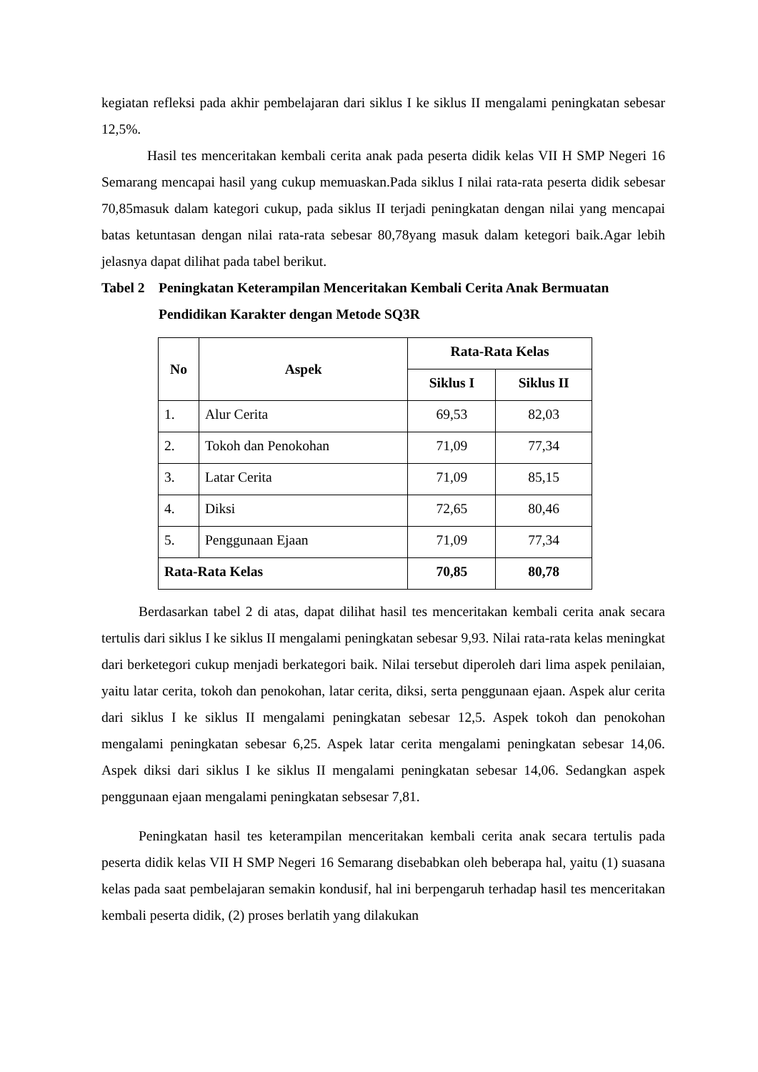kegiatan refleksi pada akhir pembelajaran dari siklus I ke siklus II mengalami peningkatan sebesar 12,5%.
Hasil tes menceritakan kembali cerita anak pada peserta didik kelas VII H SMP Negeri 16 Semarang mencapai hasil yang cukup memuaskan.Pada siklus I nilai rata-rata peserta didik sebesar 70,85masuk dalam kategori cukup, pada siklus II terjadi peningkatan dengan nilai yang mencapai batas ketuntasan dengan nilai rata-rata sebesar 80,78yang masuk dalam ketegori baik.Agar lebih jelasnya dapat dilihat pada tabel berikut.
Tabel 2 Peningkatan Keterampilan Menceritakan Kembali Cerita Anak Bermuatan Pendidikan Karakter dengan Metode SQ3R
| No | Aspek | Rata-Rata Kelas | |
| --- | --- | --- | --- |
| | | Siklus I | Siklus II |
| 1. | Alur Cerita | 69,53 | 82,03 |
| 2. | Tokoh dan Penokohan | 71,09 | 77,34 |
| 3. | Latar Cerita | 71,09 | 85,15 |
| 4. | Diksi | 72,65 | 80,46 |
| 5. | Penggunaan Ejaan | 71,09 | 77,34 |
| Rata-Rata Kelas | | 70,85 | 80,78 |
Berdasarkan tabel 2 di atas, dapat dilihat hasil tes menceritakan kembali cerita anak secara tertulis dari siklus I ke siklus II mengalami peningkatan sebesar 9,93. Nilai rata-rata kelas meningkat dari berketegori cukup menjadi berkategori baik. Nilai tersebut diperoleh dari lima aspek penilaian, yaitu latar cerita, tokoh dan penokohan, latar cerita, diksi, serta penggunaan ejaan. Aspek alur cerita dari siklus I ke siklus II mengalami peningkatan sebesar 12,5. Aspek tokoh dan penokohan mengalami peningkatan sebesar 6,25. Aspek latar cerita mengalami peningkatan sebesar 14,06. Aspek diksi dari siklus I ke siklus II mengalami peningkatan sebesar 14,06. Sedangkan aspek penggunaan ejaan mengalami peningkatan sebsesar 7,81.
Peningkatan hasil tes keterampilan menceritakan kembali cerita anak secara tertulis pada peserta didik kelas VII H SMP Negeri 16 Semarang disebabkan oleh beberapa hal, yaitu (1) suasana kelas pada saat pembelajaran semakin kondusif, hal ini berpengaruh terhadap hasil tes menceritakan kembali peserta didik, (2) proses berlatih yang dilakukan